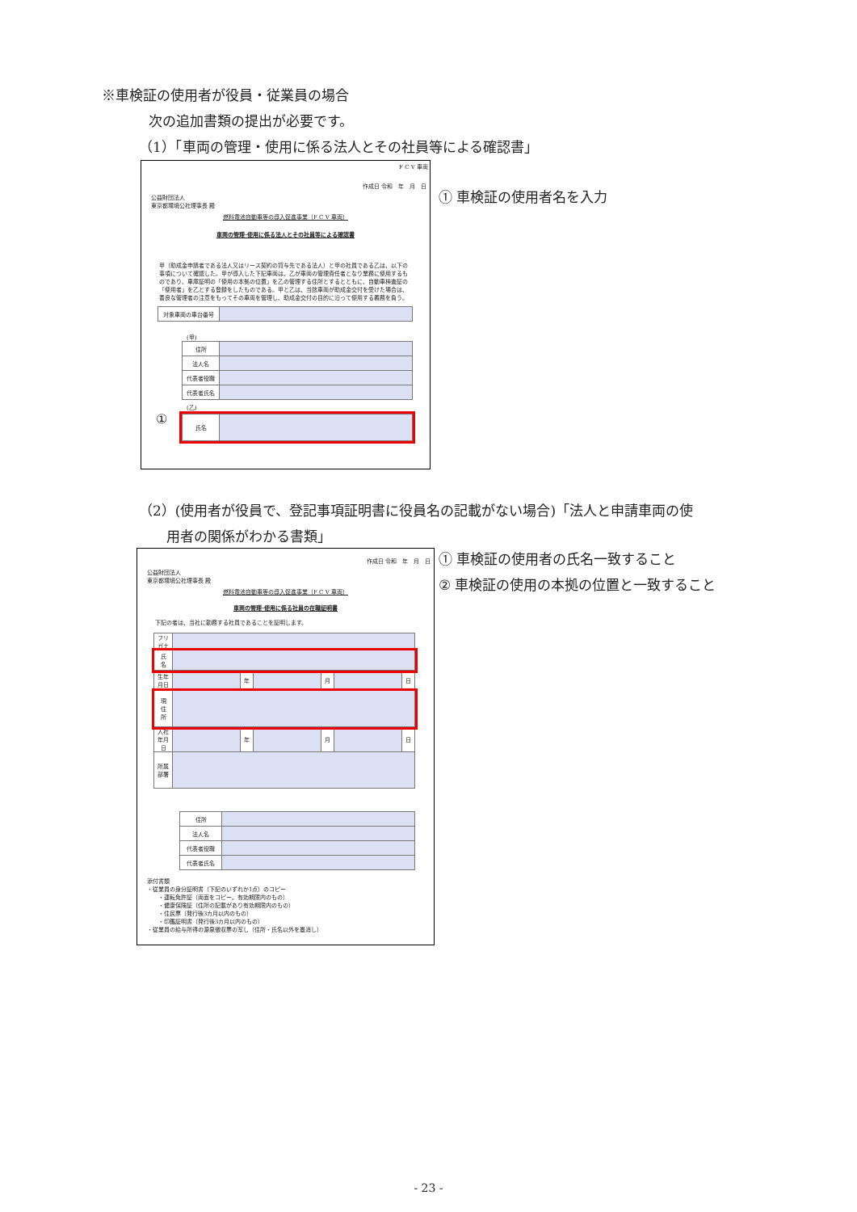※車検証の使用者が役員・従業員の場合
次の追加書類の提出が必要です。
（1）「車両の管理・使用に係る法人とその社員等による確認書」
F C V 車両
作成日 令和　年　月　日
公益財団法人
東京都環境公社理事長 殿
燃料電池自動車等の導入促進事業（F C V 車両）
車両の管理･使用に係る法人とその社員等による確認書
甲（助成金申請者である法人又はリース契約の貸与先である法人）と甲の社員である乙は、以下の事項について確認した。甲が導入した下記車両は、乙が車両の管理責任者となり業務に使用するものであり、車庫証明の「使用の本拠の位置」を乙の管理する住所とするとともに、自動車検査証の「使用者」を乙とする登録をしたものである。甲と乙は、当該車両が助成金交付を受けた場合は、善良な管理者の注意をもってその車両を管理し、助成金交付の目的に沿って使用する義務を負う。
| 対象車両の車台番号 | |
(甲)
| 住所 | |
| 法人名 | |
| 代表者役職 | |
| 代表者氏名 | |
(乙)
①
| 氏名 | |
① 車検証の使用者名を入力
（2）(使用者が役員で、登記事項証明書に役員名の記載がない場合)「法人と申請車両の使
　　用者の関係がわかる書類」
作成日 令和　年　月　日
公益財団法人
東京都環境公社理事長 殿
燃料電池自動車等の導入促進事業（F C V 車両）
車両の管理･使用に係る社員の在職証明書
下記の者は、当社に勤務する社員であることを証明します。
| フリガナ | | | | | | |
| 氏 名 | | | | | | |
| 生年月日 | | 年 | | 月 | | 日 |
| 現 住 所 | | | | | | |
| 入社年月日 | | 年 | | 月 | | 日 |
| 所属部署 | | | | | | |
| 住所 | |
| 法人名 | |
| 代表者役職 | |
| 代表者氏名 | |
添付書類
・従業員の身分証明書（下記のいずれか1点）のコピー
　　・運転免許証（両面をコピー。有効期限内のもの）
　　・健康保険証（住所の記載があり有効期限内のもの）
　　・住民票（発行後3カ月以内のもの）
　　・印鑑証明書（発行後3カ月以内のもの）
・従業員の給与所得の源泉徴収票の写し（住所・氏名以外を墨消し）
① 車検証の使用者の氏名一致すること
② 車検証の使用の本拠の位置と一致すること
- 23 -